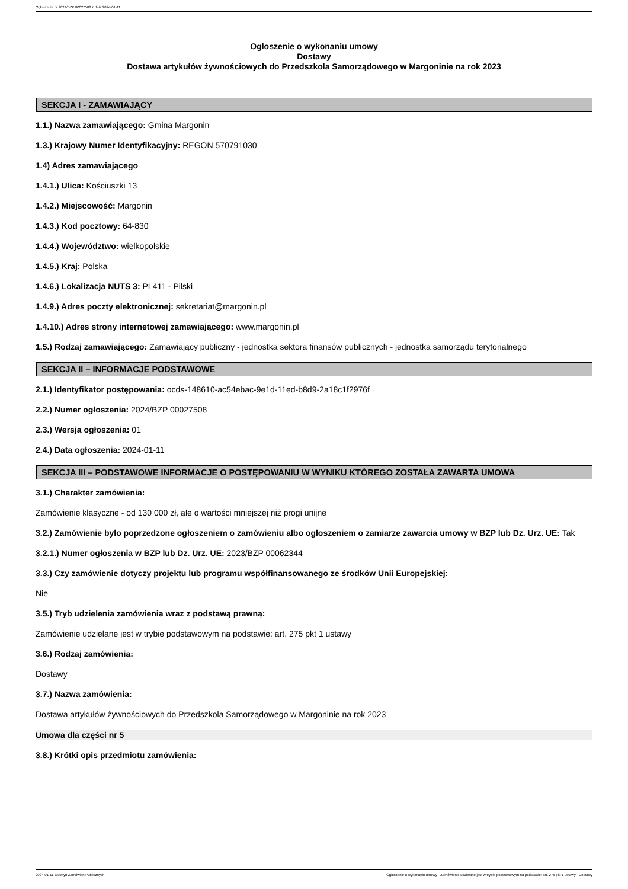Ogłoszenie nr 2024/BZP 00027508 z dnia 2024-01-11
Ogłoszenie o wykonaniu umowy
Dostawy
Dostawa artykułów żywnościowych do Przedszkola Samorządowego w Margoninie na rok 2023
SEKCJA I - ZAMAWIAJĄCY
1.1.) Nazwa zamawiającego: Gmina Margonin
1.3.) Krajowy Numer Identyfikacyjny: REGON 570791030
1.4) Adres zamawiającego
1.4.1.) Ulica: Kościuszki 13
1.4.2.) Miejscowość: Margonin
1.4.3.) Kod pocztowy: 64-830
1.4.4.) Województwo: wielkopolskie
1.4.5.) Kraj: Polska
1.4.6.) Lokalizacja NUTS 3: PL411 - Pilski
1.4.9.) Adres poczty elektronicznej: sekretariat@margonin.pl
1.4.10.) Adres strony internetowej zamawiającego: www.margonin.pl
1.5.) Rodzaj zamawiającego: Zamawiający publiczny - jednostka sektora finansów publicznych - jednostka samorządu terytorialnego
SEKCJA II – INFORMACJE PODSTAWOWE
2.1.) Identyfikator postępowania: ocds-148610-ac54ebac-9e1d-11ed-b8d9-2a18c1f2976f
2.2.) Numer ogłoszenia: 2024/BZP 00027508
2.3.) Wersja ogłoszenia: 01
2.4.) Data ogłoszenia: 2024-01-11
SEKCJA III – PODSTAWOWE INFORMACJE O POSTĘPOWANIU W WYNIKU KTÓREGO ZOSTAŁA ZAWARTA UMOWA
3.1.) Charakter zamówienia:
Zamówienie klasyczne - od 130 000 zł, ale o wartości mniejszej niż progi unijne
3.2.) Zamówienie było poprzedzone ogłoszeniem o zamówieniu albo ogłoszeniem o zamiarze zawarcia umowy w BZP lub Dz. Urz. UE: Tak
3.2.1.) Numer ogłoszenia w BZP lub Dz. Urz. UE: 2023/BZP 00062344
3.3.) Czy zamówienie dotyczy projektu lub programu współfinansowanego ze środków Unii Europejskiej:
Nie
3.5.) Tryb udzielenia zamówienia wraz z podstawą prawną:
Zamówienie udzielane jest w trybie podstawowym na podstawie: art. 275 pkt 1 ustawy
3.6.) Rodzaj zamówienia:
Dostawy
3.7.) Nazwa zamówienia:
Dostawa artykułów żywnościowych do Przedszkola Samorządowego w Margoninie na rok 2023
Umowa dla części nr 5
3.8.) Krótki opis przedmiotu zamówienia:
2024-01-11 Biuletyn Zamówień Publicznych Ogłoszenie o wykonaniu umowy - Zamówienie udzielane jest w trybie podstawowym na podstawie: art. 275 pkt 1 ustawy - Dostawy